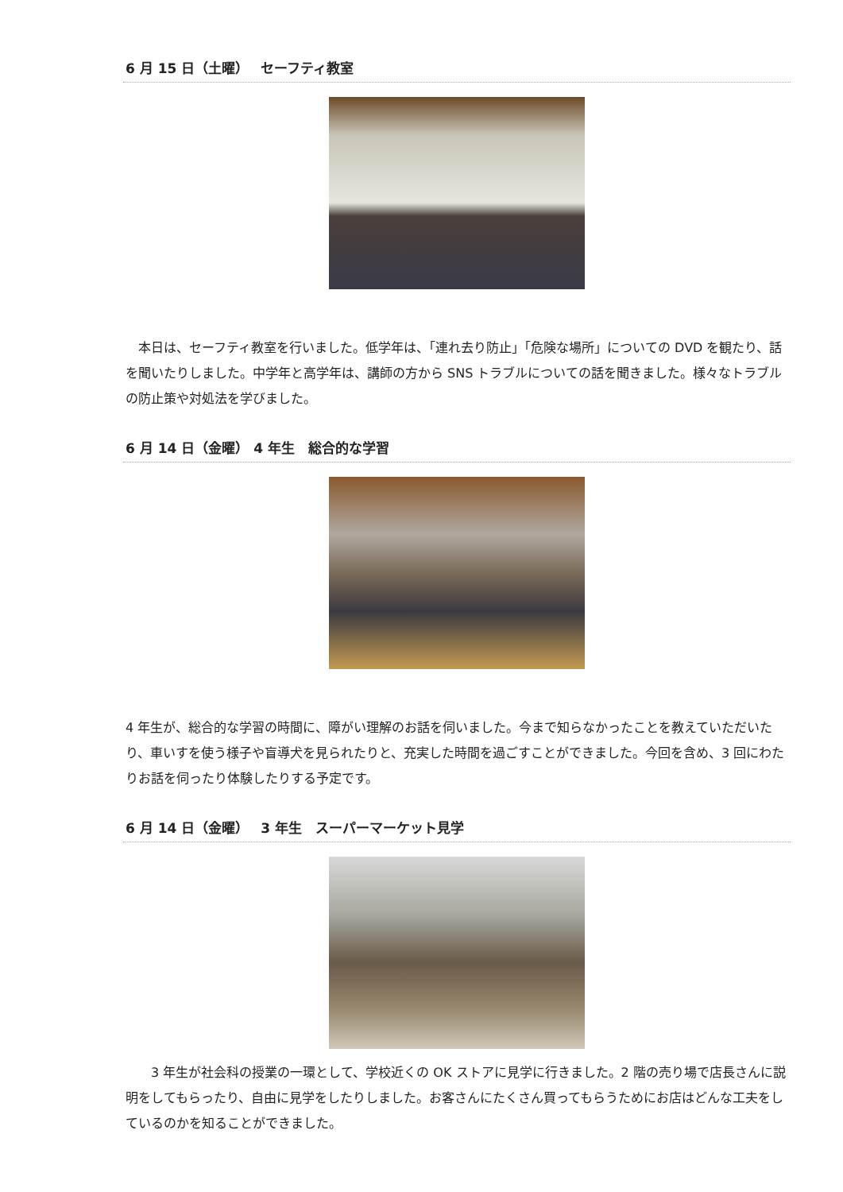6 月 15 日（土曜）　 セーフティ教室
　本日は、セーフティ教室を行いました。低学年は、「連れ去り防止」「危険な場所」についての DVD を観たり、話を聞いたりしました。中学年と高学年は、講師の方から SNS トラブルについての話を聞きました。様々なトラブルの防止策や対処法を学びました。
6 月 14 日（金曜） 4 年生　総合的な学習
4 年生が、総合的な学習の時間に、障がい理解のお話を伺いました。今まで知らなかったことを教えていただいたり、車いすを使う様子や盲導犬を見られたりと、充実した時間を過ごすことができました。今回を含め、3 回にわたりお話を伺ったり体験したりする予定です。
6 月 14 日（金曜）　 3 年生　スーパーマーケット見学
　　3 年生が社会科の授業の一環として、学校近くの OK ストアに見学に行きました。2 階の売り場で店長さんに説明をしてもらったり、自由に見学をしたりしました。お客さんにたくさん買ってもらうためにお店はどんな工夫をしているのかを知ることができました。